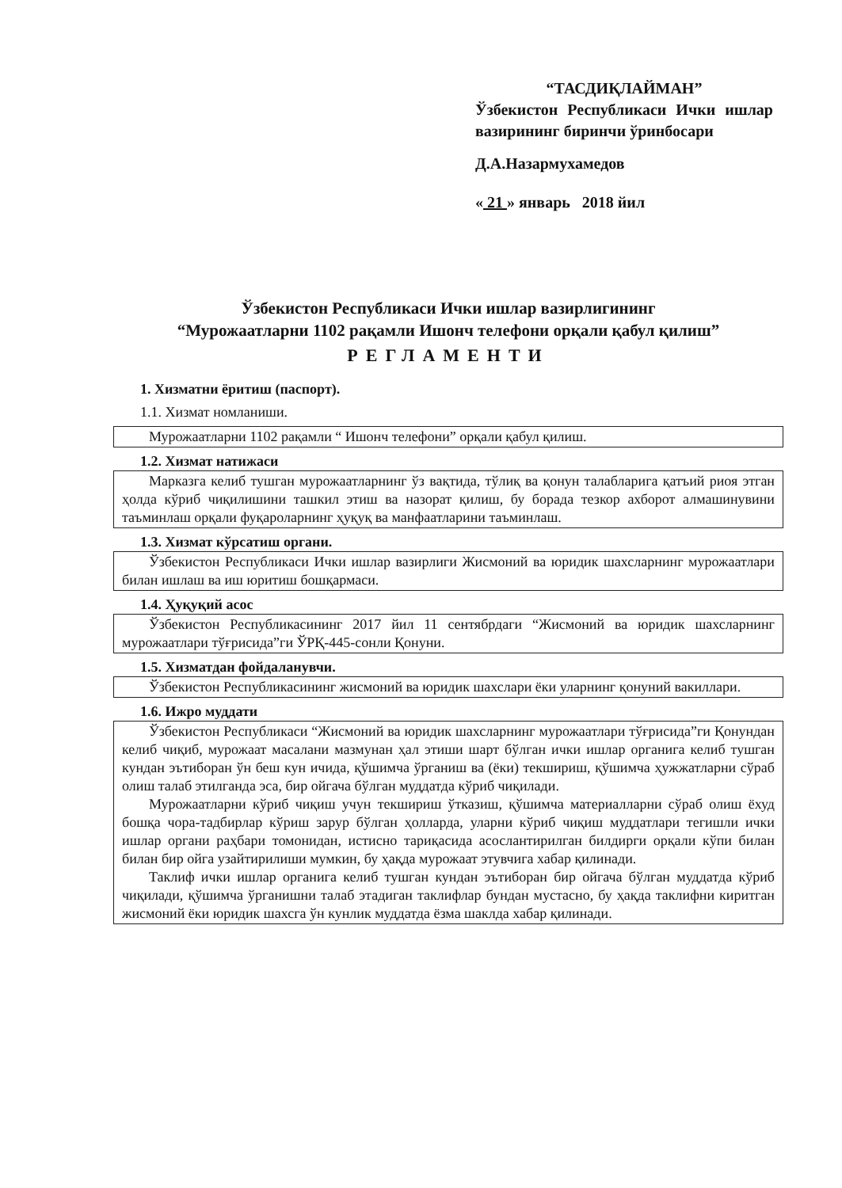“ТАСДИҚЛАЙМАН”
Ўзбекистон Республикаси Ички ишлар вазирининг биринчи ўринбосари
Д.А.Назармухамедов
« 21 » январь 2018 йил
Ўзбекистон Республикаси Ички ишлар вазирлигининг
“Мурожаатларни 1102 рақамли Ишонч телефони орқали қабул қилиш”
РЕГЛАМЕНТИ
1. Хизматни ёритиш (паспорт).
1.1. Хизмат номланиши.
Мурожаатларни 1102 рақамли “ Ишонч телефони” орқали қабул қилиш.
1.2. Хизмат натижаси
Марказга келиб тушган мурожаатларнинг ўз вақтида, тўлиқ ва қонун талабларига қатъий риоя этган ҳолда кўриб чиқилишини ташкил этиш ва назорат қилиш, бу борада тезкор ахборот алмашинувини таъминлаш орқали фуқароларнинг ҳуқуқ ва манфаатларини таъминлаш.
1.3. Хизмат кўрсатиш органи.
Ўзбекистон Республикаси Ички ишлар вазирлиги Жисмоний ва юридик шахсларнинг мурожаатлари билан ишлаш ва иш юритиш бошқармаси.
1.4. Ҳуқуқий асос
Ўзбекистон Республикасининг 2017 йил 11 сентябрдаги “Жисмоний ва юридик шахсларнинг мурожаатлари тўғрисида”ги ЎРҚ-445-сонли Қонуни.
1.5. Хизматдан фойдаланувчи.
Ўзбекистон Республикасининг жисмоний ва юридик шахслари ёки уларнинг қонуний вакиллари.
1.6. Ижро муддати
Ўзбекистон Республикаси “Жисмоний ва юридик шахсларнинг мурожаатлари тўғрисида”ги Қонундан келиб чиқиб, мурожаат масалани мазмунан ҳал этиши шарт бўлган ички ишлар органига келиб тушган кундан эътиборан ўн беш кун ичида, қўшимча ўрганиш ва (ёки) текшириш, қўшимча ҳужжатларни сўраб олиш талаб этилганда эса, бир ойгача бўлган муддатда кўриб чиқилади.
Мурожаатларни кўриб чиқиш учун текшириш ўтказиш, қўшимча материалларни сўраб олиш ёхуд бошқа чора-тадбирлар кўриш зарур бўлган ҳолларда, уларни кўриб чиқиш муддатлари тегишли ички ишлар органи раҳбари томонидан, истисно тариқасида асослантирилган билдирги орқали кўпи билан билан бир ойга узайтирилиши мумкин, бу ҳақда мурожаат этувчига хабар қилинади.
Таклиф ички ишлар органига келиб тушган кундан эътиборан бир ойгача бўлган муддатда кўриб чиқилади, қўшимча ўрганишни талаб этадиган таклифлар бундан мустасно, бу ҳақда таклифни киритган жисмоний ёки юридик шахсга ўн кунлик муддатда ёзма шаклда хабар қилинади.